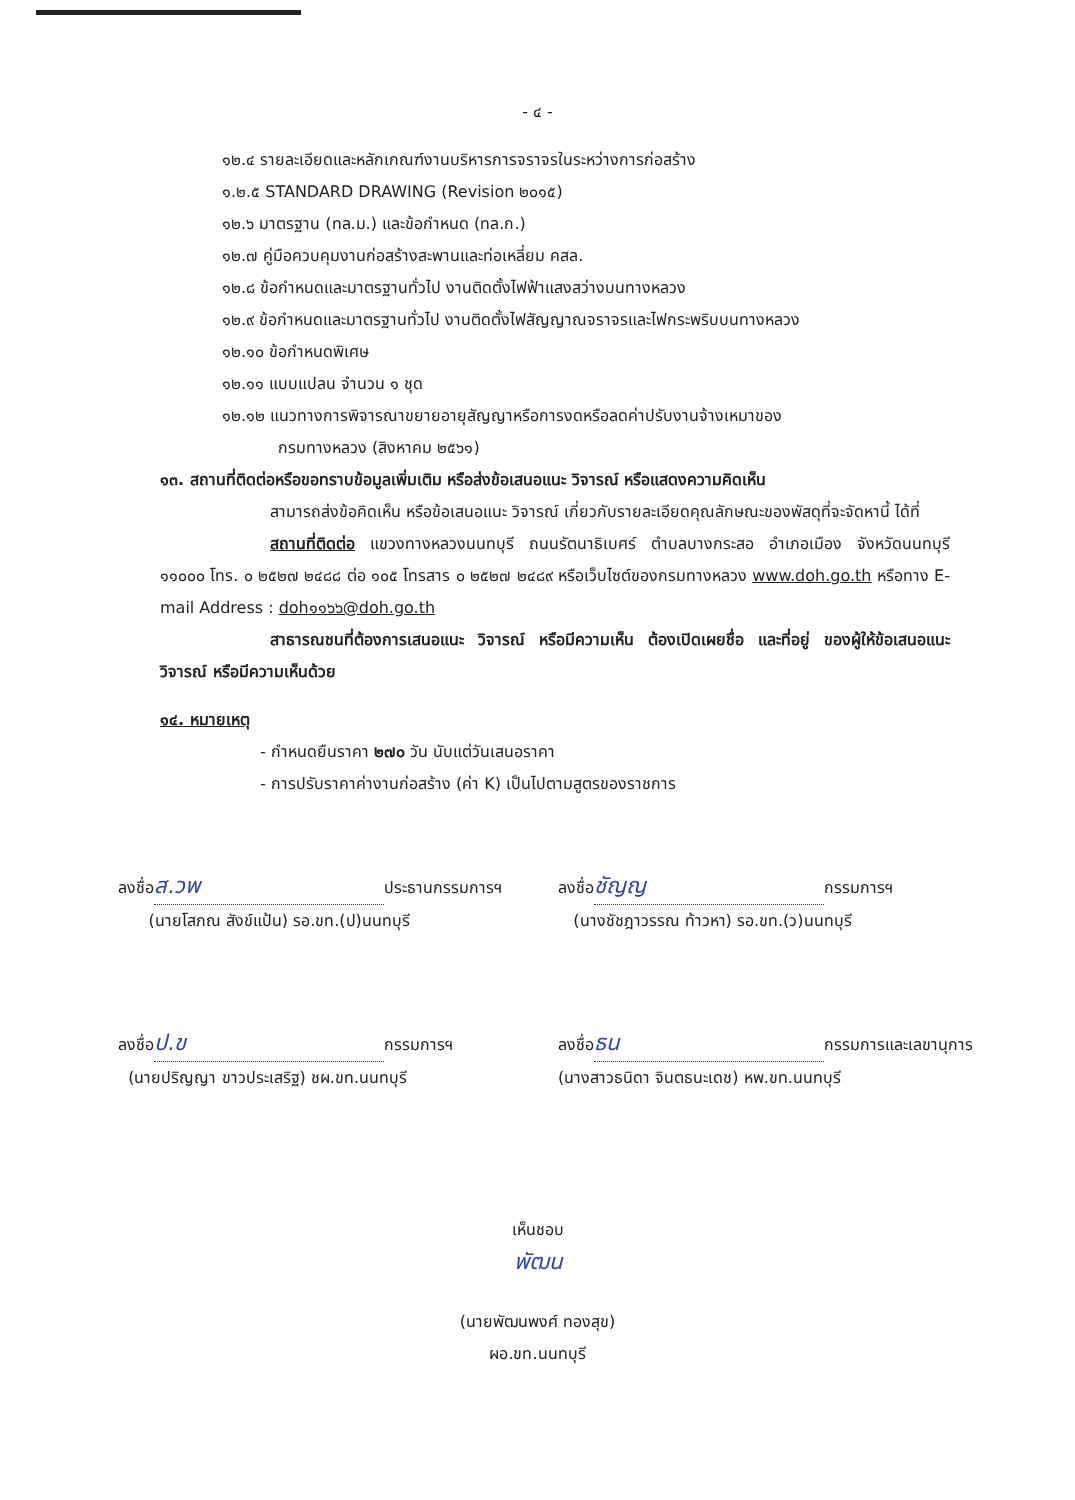- ๔ -
๑๒.๔ รายละเอียดและหลักเกณฑ์งานบริหารการจราจรในระหว่างการก่อสร้าง
๑.๒.๕ STANDARD DRAWING (Revision ๒๐๑๕)
๑๒.๖ มาตรฐาน (ทล.ม.) และข้อกำหนด (ทล.ก.)
๑๒.๗ คู่มือควบคุมงานก่อสร้างสะพานและท่อเหลี่ยม คสล.
๑๒.๘ ข้อกำหนดและมาตรฐานทั่วไป งานติดตั้งไฟฟ้าแสงสว่างบนทางหลวง
๑๒.๙ ข้อกำหนดและมาตรฐานทั่วไป งานติดตั้งไฟสัญญาณจราจรและไฟกระพริบบนทางหลวง
๑๒.๑๐ ข้อกำหนดพิเศษ
๑๒.๑๑ แบบแปลน จำนวน ๑ ชุด
๑๒.๑๒ แนวทางการพิจารณาขยายอายุสัญญาหรือการงดหรือลดค่าปรับงานจ้างเหมาของ
กรมทางหลวง (สิงหาคม ๒๕๖๑)
๑๓. สถานที่ติดต่อหรือขอทราบข้อมูลเพิ่มเติม หรือส่งข้อเสนอแนะ วิจารณ์ หรือแสดงความคิดเห็น
สามารถส่งข้อคิดเห็น หรือข้อเสนอแนะ วิจารณ์ เกี่ยวกับรายละเอียดคุณลักษณะของพัสดุที่จะจัดหานี้ ได้ที่
สถานที่ติดต่อ แขวงทางหลวงนนทบุรี ถนนรัตนาธิเบศร์ ตำบลบางกระสอ อำเภอเมือง จังหวัดนนทบุรี ๑๑๐๐๐ โทร. ๐ ๒๕๒๗ ๒๔๘๘ ต่อ ๑๐๕ โทรสาร ๐ ๒๕๒๗ ๒๔๘๙ หรือเว็บไซต์ของกรมทางหลวง www.doh.go.th หรือทาง E-mail Address : doh๑๑๖๖@doh.go.th
สาธารณชนที่ต้องการเสนอแนะ วิจารณ์ หรือมีความเห็น ต้องเปิดเผยชื่อ และที่อยู่ ของผู้ให้ข้อเสนอแนะ วิจารณ์ หรือมีความเห็นด้วย
๑๔. หมายเหตุ
- กำหนดยืนราคา ๒๗๐ วัน นับแต่วันเสนอราคา
- การปรับราคาค่างานก่อสร้าง (ค่า K) เป็นไปตามสูตรของราชการ
ลงชื่อ ส.วพ ประธานกรรมการฯ
(นายโสภณ สังข์แป้น) รอ.ขท.(ป)นนทบุรี
ลงชื่อ ชัญญ กรรมการฯ
(นางชัชฎาวรรณ ท้าวหา) รอ.ขท.(ว)นนทบุรี
ลงชื่อ ป.ข กรรมการฯ
(นายปริญญา ขาวประเสริฐ) ชผ.ขท.นนทบุรี
ลงชื่อ ธน กรรมการและเลขานุการ
(นางสาวธนิดา จินตธนะเดช) หพ.ขท.นนทบุรี
เห็นชอบ
พัฒน
(นายพัฒนพงศ์ ทองสุข)
ผอ.ขท.นนทบุรี